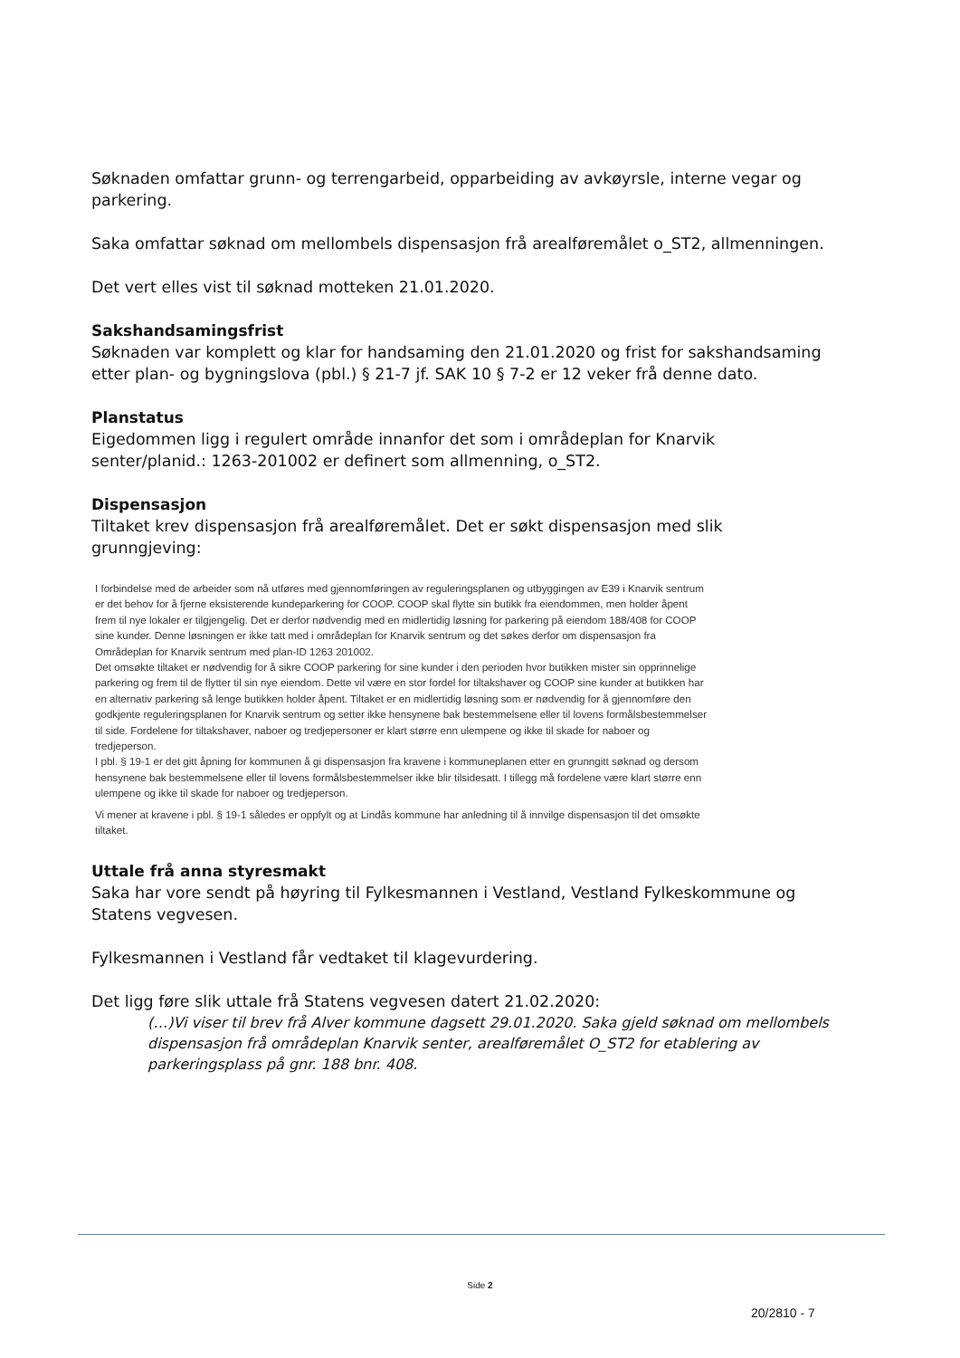Søknaden omfattar grunn- og terrengarbeid, opparbeiding av avkøyrsle, interne vegar og parkering.
Saka omfattar søknad om mellombels dispensasjon frå arealføremålet o_ST2, allmenningen.
Det vert elles vist til søknad motteken 21.01.2020.
Sakshandsamingsfrist
Søknaden var komplett og klar for handsaming den 21.01.2020 og frist for sakshandsaming etter plan- og bygningslova (pbl.) § 21-7 jf. SAK 10 § 7-2 er 12 veker frå denne dato.
Planstatus
Eigedommen ligg i regulert område innanfor det som i områdeplan for Knarvik senter/planid.: 1263-201002 er definert som allmenning, o_ST2.
Dispensasjon
Tiltaket krev dispensasjon frå arealføremålet. Det er søkt dispensasjon med slik grunngjeving:
I forbindelse med de arbeider som nå utføres med gjennomføringen av reguleringsplanen og utbyggingen av E39 i Knarvik sentrum er det behov for å fjerne eksisterende kundeparkering for COOP. COOP skal flytte sin butikk fra eiendommen, men holder åpent frem til nye lokaler er tilgjengelig. Det er derfor nødvendig med en midlertidig løsning for parkering på eiendom 188/408 for COOP sine kunder. Denne løsningen er ikke tatt med i områdeplan for Knarvik sentrum og det søkes derfor om dispensasjon fra Områdeplan for Knarvik sentrum med plan-ID 1263 201002.
Det omsøkte tiltaket er nødvendig for å sikre COOP parkering for sine kunder i den perioden hvor butikken mister sin opprinnelige parkering og frem til de flytter til sin nye eiendom. Dette vil være en stor fordel for tiltakshaver og COOP sine kunder at butikken har en alternativ parkering så lenge butikken holder åpent. Tiltaket er en midlertidig løsning som er nødvendig for å gjennomføre den godkjente reguleringsplanen for Knarvik sentrum og setter ikke hensynene bak bestemmelsene eller til lovens formålsbestemmelser til side. Fordelene for tiltakshaver, naboer og tredjepersoner er klart større enn ulempene og ikke til skade for naboer og tredjeperson.
I pbl. § 19-1 er det gitt åpning for kommunen å gi dispensasjon fra kravene i kommuneplanen etter en grunngitt søknad og dersom hensynene bak bestemmelsene eller til lovens formålsbestemmelser ikke blir tilsidesatt. I tillegg må fordelene være klart større enn ulempene og ikke til skade for naboer og tredjeperson.
Vi mener at kravene i pbl. § 19-1 således er oppfylt og at Lindås kommune har anledning til å innvilge dispensasjon til det omsøkte tiltaket.
Uttale frå anna styresmakt
Saka har vore sendt på høyring til Fylkesmannen i Vestland, Vestland Fylkeskommune og Statens vegvesen.
Fylkesmannen i Vestland får vedtaket til klagevurdering.
Det ligg føre slik uttale frå Statens vegvesen datert 21.02.2020:
(…)Vi viser til brev frå Alver kommune dagsett 29.01.2020. Saka gjeld søknad om mellombels dispensasjon frå områdeplan Knarvik senter, arealføremålet O_ST2 for etablering av parkeringsplass på gnr. 188 bnr. 408.
Side 2
20/2810 - 7